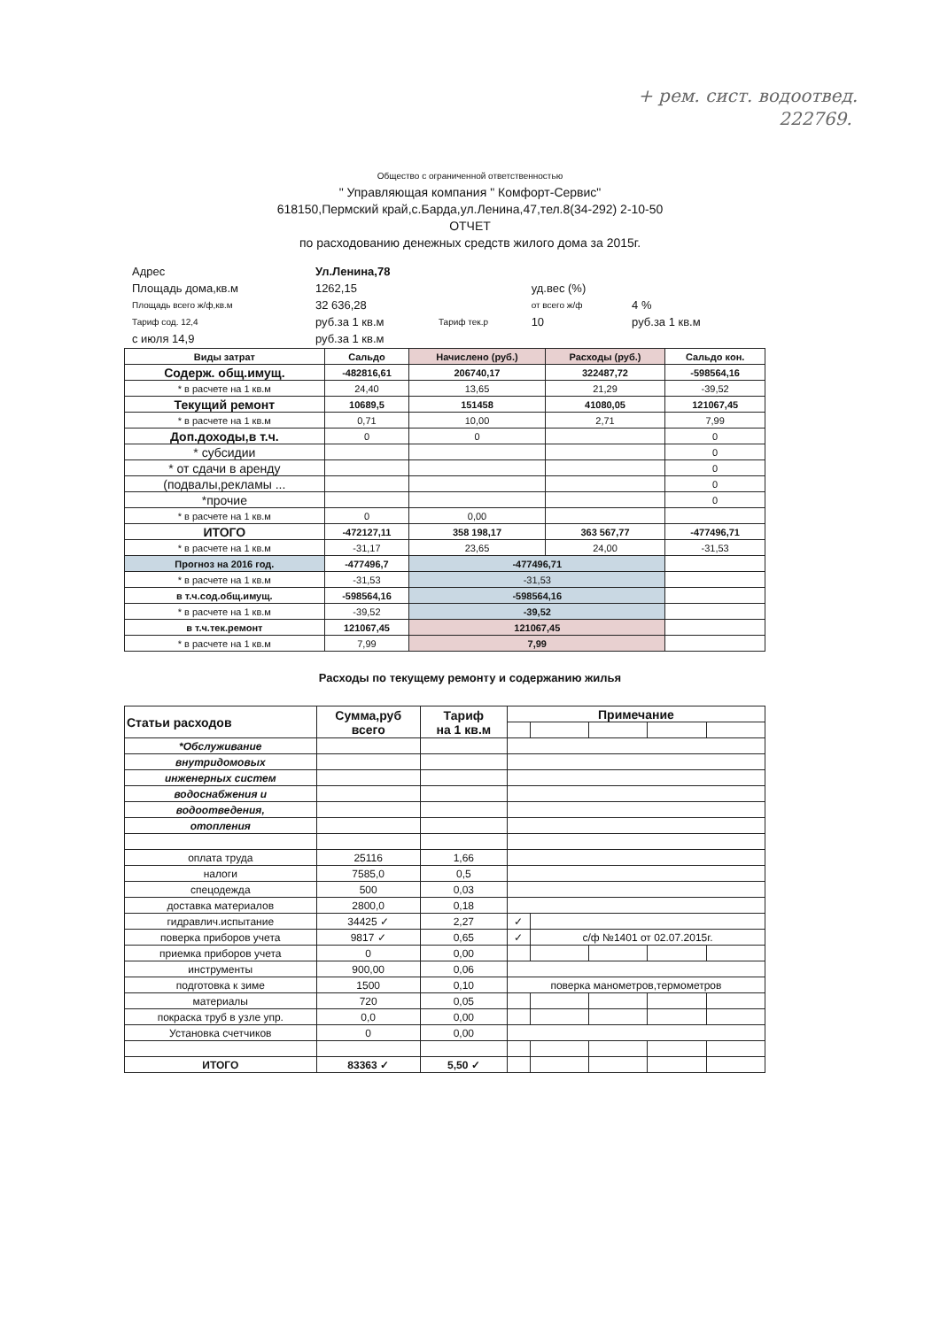+ рем. сист. водоотвед.
222769.
Общество с ограниченной ответственностью
" Управляющая компания " Комфорт-Сервис"
618150,Пермский край,с.Барда,ул.Ленина,47,тел.8(34-292) 2-10-50
ОТЧЕТ
по расходованию денежных средств жилого дома за 2015г.
| Адрес | Ул.Ленина,78 | | | | |
| Площадь дома,кв.м | 1262,15 | | уд.вес (%) | | |
| Площадь всего ж/ф,кв.м | 32 636,28 | | от всего ж/ф | 4 % | |
| Тариф сод. 12,4 | руб.за 1 кв.м | Тариф тек.р | 10 | руб.за 1 кв.м | |
| с июля 14,9 | руб.за 1 кв.м | | | | |
| Виды затрат | Сальдо | Начислено (руб.) | Расходы (руб.) | Сальдо кон. |
| --- | --- | --- | --- | --- |
| Содерж. общ.имущ. | -482816,61 | 206740,17 | 322487,72 | -598564,16 |
| * в расчете на 1 кв.м | 24,40 | 13,65 | 21,29 | -39,52 |
| Текущий ремонт | 10689,5 | 151458 | 41080,05 | 121067,45 |
| * в расчете на 1 кв.м | 0,71 | 10,00 | 2,71 | 7,99 |
| Доп.доходы,в т.ч. | 0 | 0 | | 0 |
| * субсидии | | | | 0 |
| * от сдачи в аренду | | | | 0 |
| (подвалы,рекламы ... | | | | 0 |
| *прочие | | | | 0 |
| * в расчете на 1 кв.м | 0 | 0,00 | | |
| ИТОГО | -472127,11 | 358 198,17 | 363 567,77 | -477496,71 |
| * в расчете на 1 кв.м | -31,17 | 23,65 | 24,00 | -31,53 |
| Прогноз на 2016 год. | -477496,7 | -477496,71 | | |
| * в расчете на 1 кв.м | -31,53 | -31,53 | | |
| в т.ч.сод.общ.имущ. | -598564,16 | -598564,16 | | |
| * в расчете на 1 кв.м | -39,52 | -39,52 | | |
| в т.ч.тек.ремонт | 121067,45 | 121067,45 | | |
| * в расчете на 1 кв.м | 7,99 | 7,99 | | |
Расходы по текущему ремонту и содержанию жилья
| Статьи расходов | Сумма,руб всего | Тариф на 1 кв.м | Примечание | | | | |
| --- | --- | --- | --- | --- | --- | --- | --- |
| *Обслуживание | | | | | | | |
| внутридомовых | | | | | | | |
| инженерных систем | | | | | | | |
| водоснабжения и | | | | | | | |
| водоотведения, | | | | | | | |
| отопления | | | | | | | |
| оплата труда | 25116 | 1,66 | | | | | |
| налоги | 7585,0 | 0,5 | | | | | |
| спецодежда | 500 | 0,03 | | | | | |
| доставка материалов | 2800,0 | 0,18 | | | | | |
| гидравлич.испытание | 34425 ✓ | 2,27 | ✓ | | | | |
| поверка приборов учета | 9817 ✓ | 0,65 | ✓ | с/ф №1401 от 02.07.2015г. | | | |
| приемка приборов учета | 0 | 0,00 | | | | | |
| инструменты | 900,00 | 0,06 | | | | | |
| подготовка к зиме | 1500 | 0,10 | поверка манометров,термометров | | | | |
| материалы | 720 | 0,05 | | | | | |
| покраска труб в узле упр. | 0,0 | 0,00 | | | | | |
| Установка счетчиков | 0 | 0,00 | | | | | |
| ИТОГО | 83363 ✓ | 5,50 ✓ | | | | | |